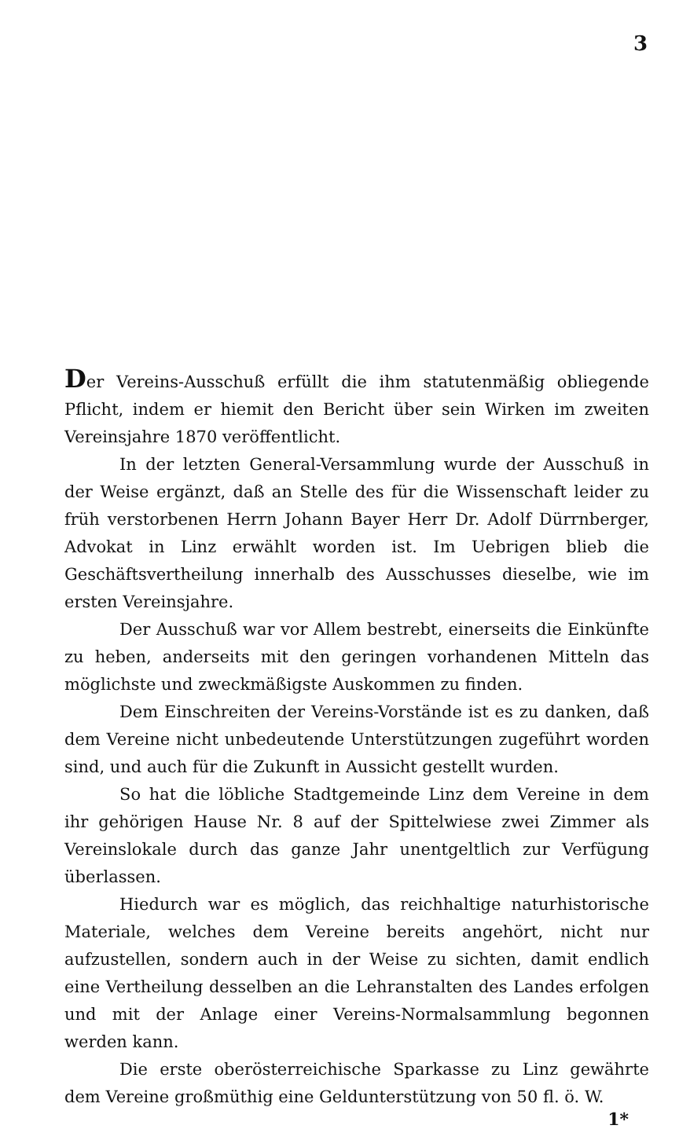3
Der Vereins-Ausschuß erfüllt die ihm statutenmäßig obliegende Pflicht, indem er hiemit den Bericht über sein Wirken im zweiten Vereinsjahre 1870 veröffentlicht.
In der letzten General-Versammlung wurde der Ausschuß in der Weise ergänzt, daß an Stelle des für die Wissenschaft leider zu früh verstorbenen Herrn Johann Bayer Herr Dr. Adolf Dürrnberger, Advokat in Linz erwählt worden ist. Im Uebrigen blieb die Geschäftsvertheilung innerhalb des Ausschusses dieselbe, wie im ersten Vereinsjahre.
Der Ausschuß war vor Allem bestrebt, einerseits die Einkünfte zu heben, anderseits mit den geringen vorhandenen Mitteln das möglichste und zweckmäßigste Auskommen zu finden.
Dem Einschreiten der Vereins-Vorstände ist es zu danken, daß dem Vereine nicht unbedeutende Unterstützungen zugeführt worden sind, und auch für die Zukunft in Aussicht gestellt wurden.
So hat die löbliche Stadtgemeinde Linz dem Vereine in dem ihr gehörigen Hause Nr. 8 auf der Spittelwiese zwei Zimmer als Vereinslokale durch das ganze Jahr unentgeltlich zur Verfügung überlassen.
Hiedurch war es möglich, das reichhaltige naturhistorische Materiale, welches dem Vereine bereits angehört, nicht nur aufzustellen, sondern auch in der Weise zu sichten, damit endlich eine Vertheilung desselben an die Lehranstalten des Landes erfolgen und mit der Anlage einer Vereins-Normalsammlung begonnen werden kann.
Die erste oberösterreichische Sparkasse zu Linz gewährte dem Vereine großmüthig eine Geldunterstützung von 50 fl. ö. W.
1*